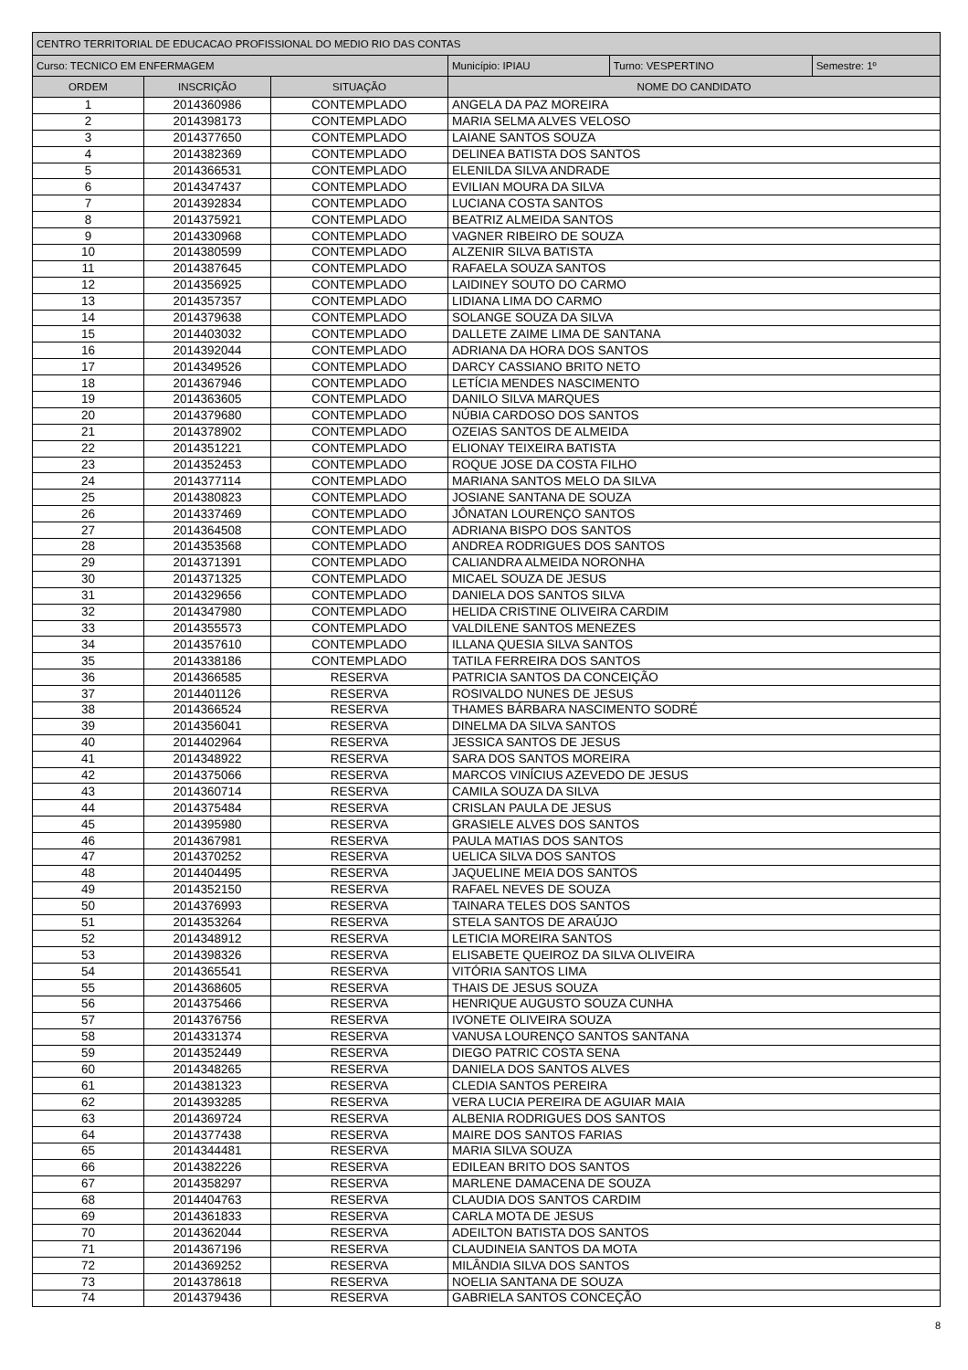| CENTRO TERRITORIAL DE EDUCACAO PROFISSIONAL DO MEDIO RIO DAS CONTAS | | | | | | |
| Curso: TECNICO EM ENFERMAGEM | | | | Município: IPIAU | Turno: VESPERTINO | Semestre: 1º |
| ORDEM | INSCRIÇÃO | SITUAÇÃO | NOME DO CANDIDATO | | | |
| 1 | 2014360986 | CONTEMPLADO | ANGELA DA PAZ MOREIRA | | | |
| 2 | 2014398173 | CONTEMPLADO | MARIA SELMA ALVES VELOSO | | | |
| 3 | 2014377650 | CONTEMPLADO | LAIANE SANTOS SOUZA | | | |
| 4 | 2014382369 | CONTEMPLADO | DELINEA BATISTA DOS SANTOS | | | |
| 5 | 2014366531 | CONTEMPLADO | ELENILDA SILVA ANDRADE | | | |
| 6 | 2014347437 | CONTEMPLADO | EVILIAN MOURA DA SILVA | | | |
| 7 | 2014392834 | CONTEMPLADO | LUCIANA COSTA SANTOS | | | |
| 8 | 2014375921 | CONTEMPLADO | BEATRIZ ALMEIDA SANTOS | | | |
| 9 | 2014330968 | CONTEMPLADO | VAGNER RIBEIRO DE SOUZA | | | |
| 10 | 2014380599 | CONTEMPLADO | ALZENIR SILVA BATISTA | | | |
| 11 | 2014387645 | CONTEMPLADO | RAFAELA SOUZA SANTOS | | | |
| 12 | 2014356925 | CONTEMPLADO | LAIDINEY SOUTO DO CARMO | | | |
| 13 | 2014357357 | CONTEMPLADO | LIDIANA LIMA DO CARMO | | | |
| 14 | 2014379638 | CONTEMPLADO | SOLANGE SOUZA DA SILVA | | | |
| 15 | 2014403032 | CONTEMPLADO | DALLETE ZAIME LIMA DE SANTANA | | | |
| 16 | 2014392044 | CONTEMPLADO | ADRIANA DA HORA DOS SANTOS | | | |
| 17 | 2014349526 | CONTEMPLADO | DARCY CASSIANO BRITO NETO | | | |
| 18 | 2014367946 | CONTEMPLADO | LETÍCIA MENDES NASCIMENTO | | | |
| 19 | 2014363605 | CONTEMPLADO | DANILO SILVA MARQUES | | | |
| 20 | 2014379680 | CONTEMPLADO | NÚBIA CARDOSO DOS SANTOS | | | |
| 21 | 2014378902 | CONTEMPLADO | OZEIAS SANTOS DE ALMEIDA | | | |
| 22 | 2014351221 | CONTEMPLADO | ELIONAY TEIXEIRA BATISTA | | | |
| 23 | 2014352453 | CONTEMPLADO | ROQUE JOSE DA COSTA FILHO | | | |
| 24 | 2014377114 | CONTEMPLADO | MARIANA SANTOS MELO DA SILVA | | | |
| 25 | 2014380823 | CONTEMPLADO | JOSIANE SANTANA DE SOUZA | | | |
| 26 | 2014337469 | CONTEMPLADO | JÔNATAN LOURENÇO SANTOS | | | |
| 27 | 2014364508 | CONTEMPLADO | ADRIANA BISPO DOS SANTOS | | | |
| 28 | 2014353568 | CONTEMPLADO | ANDREA RODRIGUES DOS SANTOS | | | |
| 29 | 2014371391 | CONTEMPLADO | CALIANDRA ALMEIDA NORONHA | | | |
| 30 | 2014371325 | CONTEMPLADO | MICAEL SOUZA DE JESUS | | | |
| 31 | 2014329656 | CONTEMPLADO | DANIELA DOS SANTOS SILVA | | | |
| 32 | 2014347980 | CONTEMPLADO | HELIDA CRISTINE OLIVEIRA CARDIM | | | |
| 33 | 2014355573 | CONTEMPLADO | VALDILENE SANTOS MENEZES | | | |
| 34 | 2014357610 | CONTEMPLADO | ILLANA QUESIA SILVA SANTOS | | | |
| 35 | 2014338186 | CONTEMPLADO | TATILA FERREIRA DOS SANTOS | | | |
| 36 | 2014366585 | RESERVA | PATRICIA SANTOS DA CONCEIÇÃO | | | |
| 37 | 2014401126 | RESERVA | ROSIVALDO NUNES DE JESUS | | | |
| 38 | 2014366524 | RESERVA | THAMES BÁRBARA NASCIMENTO SODRÉ | | | |
| 39 | 2014356041 | RESERVA | DINELMA DA SILVA SANTOS | | | |
| 40 | 2014402964 | RESERVA | JESSICA SANTOS DE JESUS | | | |
| 41 | 2014348922 | RESERVA | SARA DOS SANTOS MOREIRA | | | |
| 42 | 2014375066 | RESERVA | MARCOS VINÍCIUS AZEVEDO DE JESUS | | | |
| 43 | 2014360714 | RESERVA | CAMILA SOUZA DA SILVA | | | |
| 44 | 2014375484 | RESERVA | CRISLAN PAULA DE JESUS | | | |
| 45 | 2014395980 | RESERVA | GRASIELE ALVES DOS SANTOS | | | |
| 46 | 2014367981 | RESERVA | PAULA MATIAS DOS SANTOS | | | |
| 47 | 2014370252 | RESERVA | UELICA SILVA DOS SANTOS | | | |
| 48 | 2014404495 | RESERVA | JAQUELINE MEIA DOS SANTOS | | | |
| 49 | 2014352150 | RESERVA | RAFAEL NEVES DE SOUZA | | | |
| 50 | 2014376993 | RESERVA | TAINARA TELES DOS SANTOS | | | |
| 51 | 2014353264 | RESERVA | STELA SANTOS DE ARAÚJO | | | |
| 52 | 2014348912 | RESERVA | LETICIA MOREIRA SANTOS | | | |
| 53 | 2014398326 | RESERVA | ELISABETE QUEIROZ DA SILVA OLIVEIRA | | | |
| 54 | 2014365541 | RESERVA | VITÓRIA SANTOS LIMA | | | |
| 55 | 2014368605 | RESERVA | THAIS DE JESUS SOUZA | | | |
| 56 | 2014375466 | RESERVA | HENRIQUE AUGUSTO SOUZA CUNHA | | | |
| 57 | 2014376756 | RESERVA | IVONETE OLIVEIRA SOUZA | | | |
| 58 | 2014331374 | RESERVA | VANUSA LOURENÇO SANTOS SANTANA | | | |
| 59 | 2014352449 | RESERVA | DIEGO PATRIC COSTA SENA | | | |
| 60 | 2014348265 | RESERVA | DANIELA DOS SANTOS ALVES | | | |
| 61 | 2014381323 | RESERVA | CLEDIA SANTOS PEREIRA | | | |
| 62 | 2014393285 | RESERVA | VERA LUCIA PEREIRA DE AGUIAR MAIA | | | |
| 63 | 2014369724 | RESERVA | ALBENIA RODRIGUES DOS SANTOS | | | |
| 64 | 2014377438 | RESERVA | MAIRE DOS SANTOS FARIAS | | | |
| 65 | 2014344481 | RESERVA | MARIA SILVA SOUZA | | | |
| 66 | 2014382226 | RESERVA | EDILEAN BRITO DOS SANTOS | | | |
| 67 | 2014358297 | RESERVA | MARLENE DAMACENA DE SOUZA | | | |
| 68 | 2014404763 | RESERVA | CLAUDIA DOS SANTOS CARDIM | | | |
| 69 | 2014361833 | RESERVA | CARLA MOTA DE JESUS | | | |
| 70 | 2014362044 | RESERVA | ADEILTON BATISTA DOS SANTOS | | | |
| 71 | 2014367196 | RESERVA | CLAUDINEIA SANTOS DA MOTA | | | |
| 72 | 2014369252 | RESERVA | MILÂNDIA SILVA DOS SANTOS | | | |
| 73 | 2014378618 | RESERVA | NOELIA SANTANA DE SOUZA | | | |
| 74 | 2014379436 | RESERVA | GABRIELA SANTOS CONCEÇÃO | | | |
8